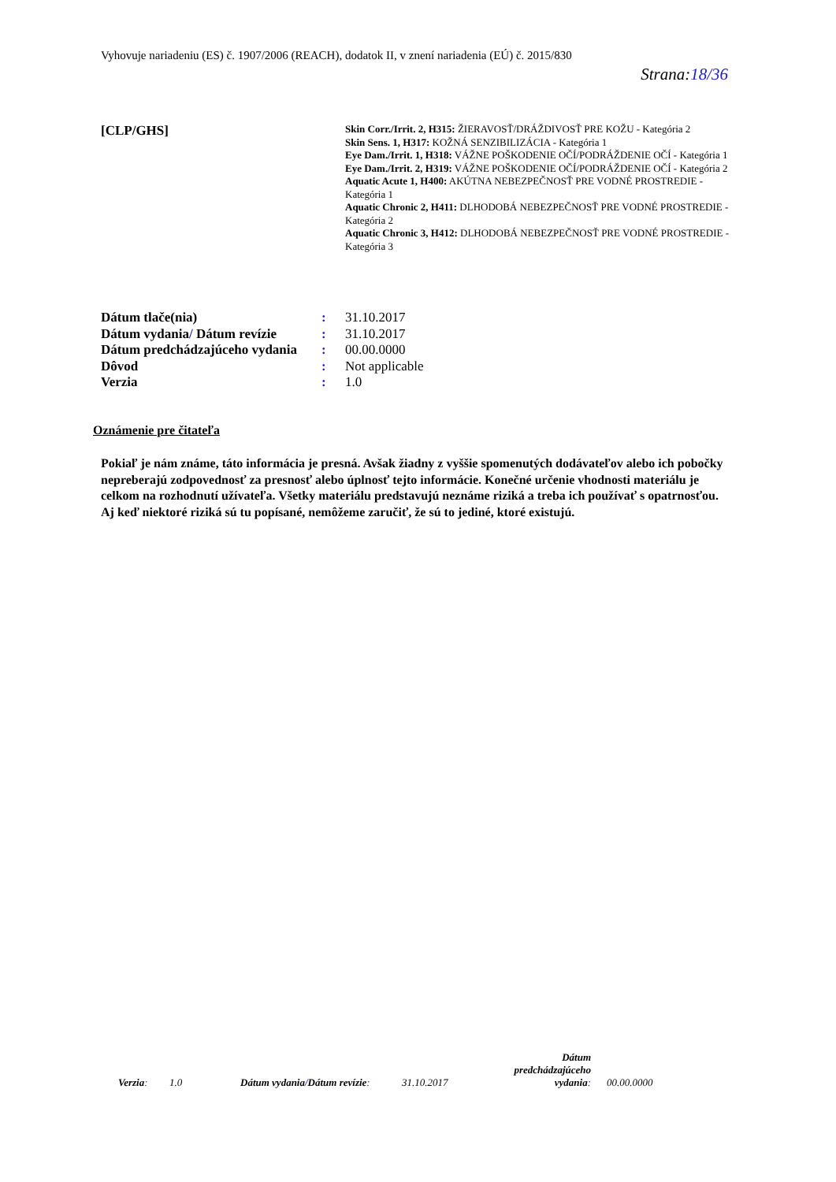Vyhovuje nariadeniu (ES) č. 1907/2006 (REACH), dodatok II, v znení nariadenia (EÚ) č. 2015/830
Strana:18/36
[CLP/GHS]
Skin Corr./Irrit. 2, H315: ŽIERAVOSŤ/DRÁŽDIVOSŤ PRE KOŽU - Kategória 2
Skin Sens. 1, H317: KOŽNÁ SENZIBILIZÁCIA - Kategória 1
Eye Dam./Irrit. 1, H318: VÁŽNE POŠKODENIE OČÍ/PODRÁŽDENIE OČÍ - Kategória 1
Eye Dam./Irrit. 2, H319: VÁŽNE POŠKODENIE OČÍ/PODRÁŽDENIE OČÍ - Kategória 2
Aquatic Acute 1, H400: AKÚTNA NEBEZPEČNOSŤ PRE VODNÉ PROSTREDIE - Kategória 1
Aquatic Chronic 2, H411: DLHODOBÁ NEBEZPEČNOSŤ PRE VODNÉ PROSTREDIE - Kategória 2
Aquatic Chronic 3, H412: DLHODOBÁ NEBEZPEČNOSŤ PRE VODNÉ PROSTREDIE - Kategória 3
| Dátum tlače(nia) | : | 31.10.2017 |
| Dátum vydania / Dátum revízie | : | 31.10.2017 |
| Dátum predchádzajúceho vydania | : | 00.00.0000 |
| Dôvod | : | Not applicable |
| Verzia | : | 1.0 |
Oznámenie pre čitateľa
Pokiaľ je nám známe, táto informácia je presná. Avšak žiadny z vyššie spomenutých dodávateľov alebo ich pobočky nepreberajú zodpovednosť za presnosť alebo úplnosť tejto informácie. Konečné určenie vhodnosti materiálu je celkom na rozhodnutí užívateľa. Všetky materiálu predstavujú neznáme riziká a treba ich používať s opatrnosťou. Aj keď niektoré riziká sú tu popísané, nemôžeme zaručiť, že sú to jediné, ktoré existujú.
Verzia: 1.0 Dátum vydania/Dátum revízie: 31.10.2017 Dátum predchádzajúceho vydania: 00.00.0000